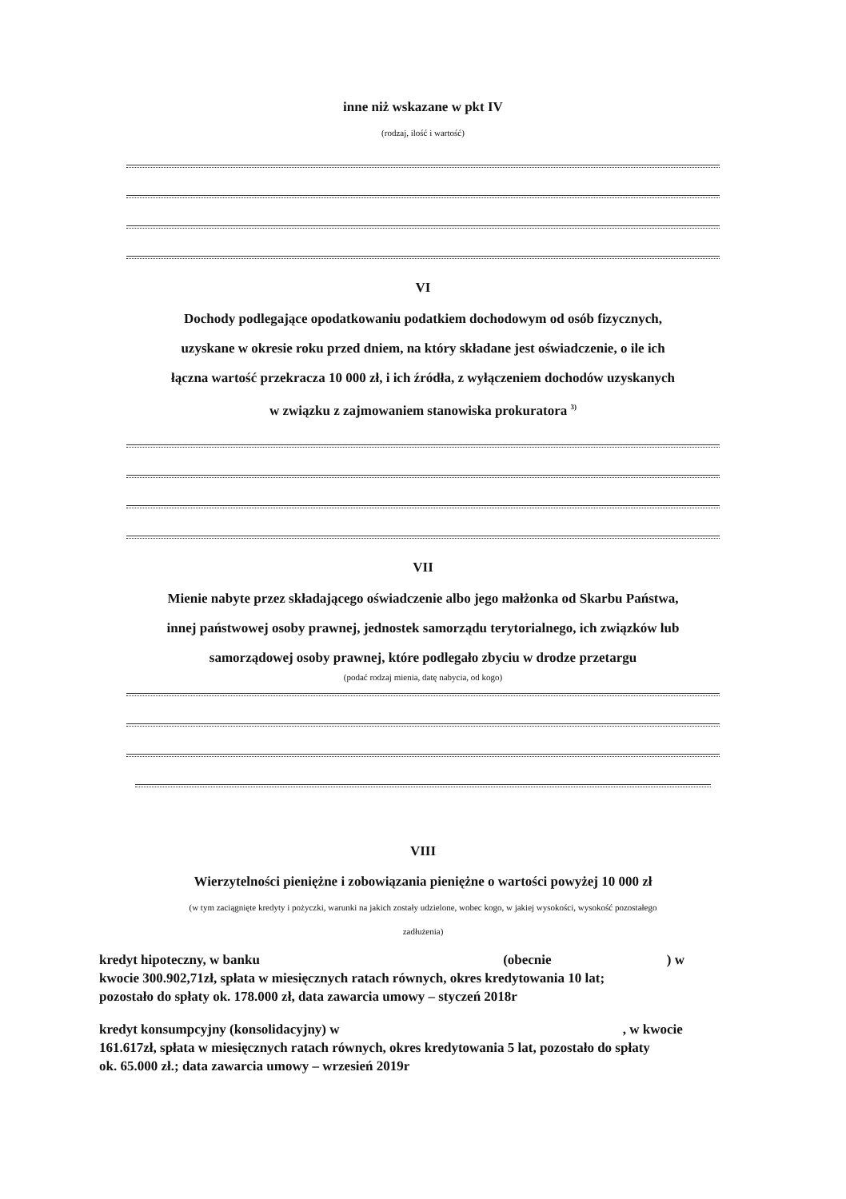inne niż wskazane w pkt IV
(rodzaj, ilość i wartość)
VI
Dochody podlegające opodatkowaniu podatkiem dochodowym od osób fizycznych,
uzyskane w okresie roku przed dniem, na który składane jest oświadczenie, o ile ich
łączna wartość przekracza 10 000 zł, i ich źródła, z wyłączeniem dochodów uzyskanych
w związku z zajmowaniem stanowiska prokuratora <sup>3)</sup>
VII
Mienie nabyte przez składającego oświadczenie albo jego małżonka od Skarbu Państwa,
innej państwowej osoby prawnej, jednostek samorządu terytorialnego, ich związków lub
samorządowej osoby prawnej, które podlegało zbyciu w drodze przetargu
(podać rodzaj mienia, datę nabycia, od kogo)
VIII
Wierzytelności pieniężne i zobowiązania pieniężne o wartości powyżej 10 000 zł
(w tym zaciągnięte kredyty i pożyczki, warunki na jakich zostały udzielone, wobec kogo, w jakiej wysokości, wysokość pozostałego
zadłużenia)
kredyt hipoteczny, w banku (obecnie ) w
kwocie 300.902,71zł, spłata w miesięcznych ratach równych, okres kredytowania 10 lat;
pozostało do spłaty ok. 178.000 zł, data zawarcia umowy – styczeń 2018r
kredyt konsumpcyjny (konsolidacyjny) w , w kwocie
161.617zł, spłata w miesięcznych ratach równych, okres kredytowania 5 lat, pozostało do spłaty
ok. 65.000 zł.; data zawarcia umowy – wrzesień 2019r